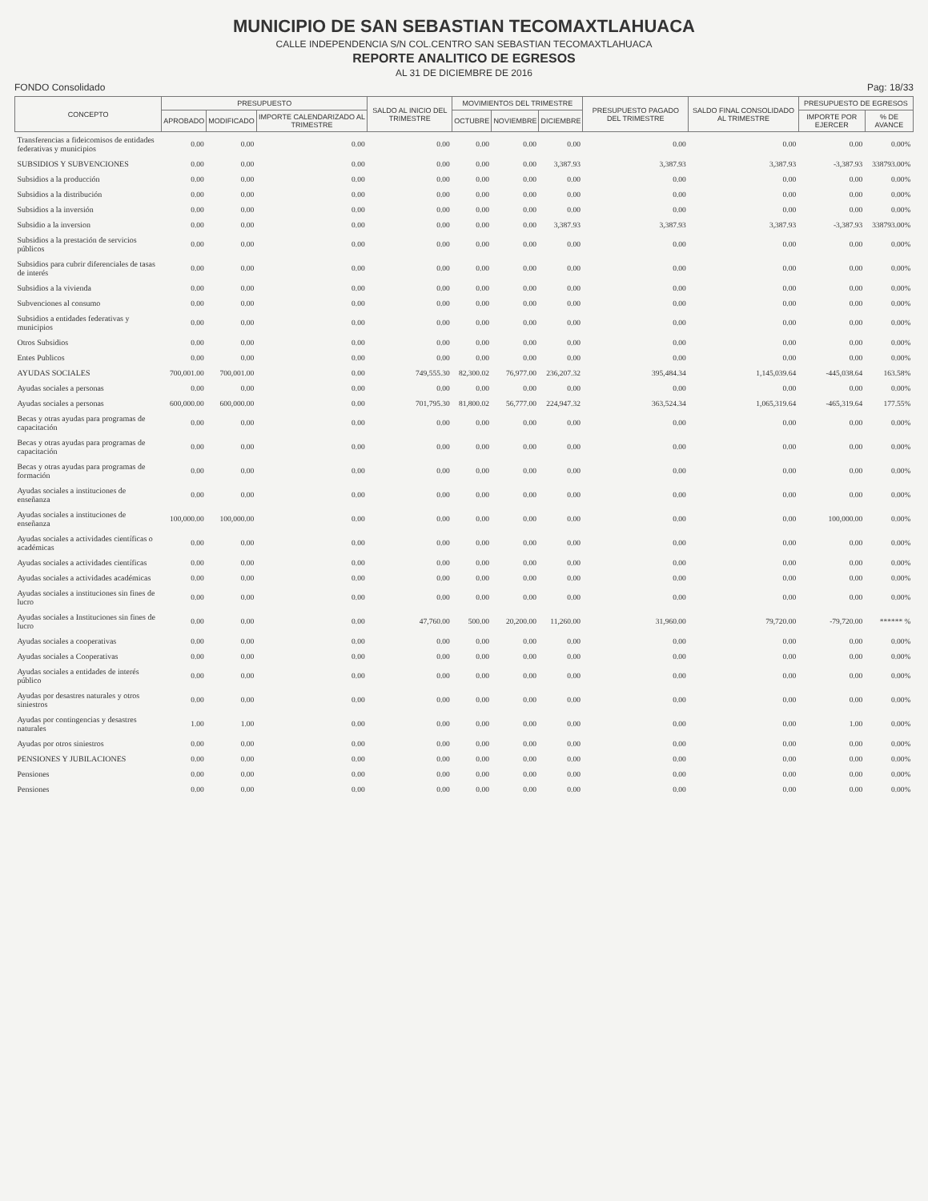MUNICIPIO DE SAN SEBASTIAN TECOMAXTLAHUACA
CALLE INDEPENDENCIA S/N COL.CENTRO SAN SEBASTIAN TECOMAXTLAHUACA
REPORTE ANALITICO DE EGRESOS
AL 31 DE DICIEMBRE DE 2016
FONDO Consolidado Pag: 18/33
| CONCEPTO | PRESUPUESTO | | | SALDO AL INICIO DEL TRIMESTRE | MOVIMIENTOS DEL TRIMESTRE | | | PRESUPUESTO PAGADO DEL TRIMESTRE | SALDO FINAL CONSOLIDADO AL TRIMESTRE | PRESUPUESTO DE EGRESOS | |
| --- | --- | --- | --- | --- | --- | --- | --- | --- | --- | --- | --- |
| | APROBADO | MODIFICADO | IMPORTE CALENDARIZADO AL TRIMESTRE | | OCTUBRE | NOVIEMBRE | DICIEMBRE | | | IMPORTE POR EJERCER | % DE AVANCE |
| Transferencias a fideicomisos de entidades federativas y municipios | 0.00 | 0.00 | 0.00 | 0.00 | 0.00 | 0.00 | 0.00 | 0.00 | 0.00 | 0.00 | 0.00% |
| SUBSIDIOS Y SUBVENCIONES | 0.00 | 0.00 | 0.00 | 0.00 | 0.00 | 0.00 | 3,387.93 | 3,387.93 | 3,387.93 | -3,387.93 | 338793.00% |
| Subsidios a la producción | 0.00 | 0.00 | 0.00 | 0.00 | 0.00 | 0.00 | 0.00 | 0.00 | 0.00 | 0.00 | 0.00% |
| Subsidios a la distribución | 0.00 | 0.00 | 0.00 | 0.00 | 0.00 | 0.00 | 0.00 | 0.00 | 0.00 | 0.00 | 0.00% |
| Subsidios a la inversión | 0.00 | 0.00 | 0.00 | 0.00 | 0.00 | 0.00 | 0.00 | 0.00 | 0.00 | 0.00 | 0.00% |
| Subsidio a la inversion | 0.00 | 0.00 | 0.00 | 0.00 | 0.00 | 0.00 | 3,387.93 | 3,387.93 | 3,387.93 | -3,387.93 | 338793.00% |
| Subsidios a la prestación de servicios públicos | 0.00 | 0.00 | 0.00 | 0.00 | 0.00 | 0.00 | 0.00 | 0.00 | 0.00 | 0.00 | 0.00% |
| Subsidios para cubrir diferenciales de tasas de interés | 0.00 | 0.00 | 0.00 | 0.00 | 0.00 | 0.00 | 0.00 | 0.00 | 0.00 | 0.00 | 0.00% |
| Subsidios a la vivienda | 0.00 | 0.00 | 0.00 | 0.00 | 0.00 | 0.00 | 0.00 | 0.00 | 0.00 | 0.00 | 0.00% |
| Subvenciones al consumo | 0.00 | 0.00 | 0.00 | 0.00 | 0.00 | 0.00 | 0.00 | 0.00 | 0.00 | 0.00 | 0.00% |
| Subsidios a entidades federativas y municipios | 0.00 | 0.00 | 0.00 | 0.00 | 0.00 | 0.00 | 0.00 | 0.00 | 0.00 | 0.00 | 0.00% |
| Otros Subsidios | 0.00 | 0.00 | 0.00 | 0.00 | 0.00 | 0.00 | 0.00 | 0.00 | 0.00 | 0.00 | 0.00% |
| Entes Publicos | 0.00 | 0.00 | 0.00 | 0.00 | 0.00 | 0.00 | 0.00 | 0.00 | 0.00 | 0.00 | 0.00% |
| AYUDAS SOCIALES | 700,001.00 | 700,001.00 | 0.00 | 749,555.30 | 82,300.02 | 76,977.00 | 236,207.32 | 395,484.34 | 1,145,039.64 | -445,038.64 | 163.58% |
| Ayudas sociales a personas | 0.00 | 0.00 | 0.00 | 0.00 | 0.00 | 0.00 | 0.00 | 0.00 | 0.00 | 0.00 | 0.00% |
| Ayudas sociales a personas | 600,000.00 | 600,000.00 | 0.00 | 701,795.30 | 81,800.02 | 56,777.00 | 224,947.32 | 363,524.34 | 1,065,319.64 | -465,319.64 | 177.55% |
| Becas y otras ayudas para programas de capacitación | 0.00 | 0.00 | 0.00 | 0.00 | 0.00 | 0.00 | 0.00 | 0.00 | 0.00 | 0.00 | 0.00% |
| Becas y otras ayudas para programas de capacitación | 0.00 | 0.00 | 0.00 | 0.00 | 0.00 | 0.00 | 0.00 | 0.00 | 0.00 | 0.00 | 0.00% |
| Becas y otras ayudas para programas de formación | 0.00 | 0.00 | 0.00 | 0.00 | 0.00 | 0.00 | 0.00 | 0.00 | 0.00 | 0.00 | 0.00% |
| Ayudas sociales a instituciones de enseñanza | 0.00 | 0.00 | 0.00 | 0.00 | 0.00 | 0.00 | 0.00 | 0.00 | 0.00 | 0.00 | 0.00% |
| Ayudas sociales a instituciones de enseñanza | 100,000.00 | 100,000.00 | 0.00 | 0.00 | 0.00 | 0.00 | 0.00 | 0.00 | 0.00 | 100,000.00 | 0.00% |
| Ayudas sociales a actividades científicas o académicas | 0.00 | 0.00 | 0.00 | 0.00 | 0.00 | 0.00 | 0.00 | 0.00 | 0.00 | 0.00 | 0.00% |
| Ayudas sociales a actividades científicas | 0.00 | 0.00 | 0.00 | 0.00 | 0.00 | 0.00 | 0.00 | 0.00 | 0.00 | 0.00 | 0.00% |
| Ayudas sociales a actividades académicas | 0.00 | 0.00 | 0.00 | 0.00 | 0.00 | 0.00 | 0.00 | 0.00 | 0.00 | 0.00 | 0.00% |
| Ayudas sociales a instituciones sin fines de lucro | 0.00 | 0.00 | 0.00 | 0.00 | 0.00 | 0.00 | 0.00 | 0.00 | 0.00 | 0.00 | 0.00% |
| Ayudas sociales a Instituciones sin fines de lucro | 0.00 | 0.00 | 0.00 | 47,760.00 | 500.00 | 20,200.00 | 11,260.00 | 31,960.00 | 79,720.00 | -79,720.00 | ****** % |
| Ayudas sociales a cooperativas | 0.00 | 0.00 | 0.00 | 0.00 | 0.00 | 0.00 | 0.00 | 0.00 | 0.00 | 0.00 | 0.00% |
| Ayudas sociales a Cooperativas | 0.00 | 0.00 | 0.00 | 0.00 | 0.00 | 0.00 | 0.00 | 0.00 | 0.00 | 0.00 | 0.00% |
| Ayudas sociales a entidades de interés público | 0.00 | 0.00 | 0.00 | 0.00 | 0.00 | 0.00 | 0.00 | 0.00 | 0.00 | 0.00 | 0.00% |
| Ayudas por desastres naturales y otros siniestros | 0.00 | 0.00 | 0.00 | 0.00 | 0.00 | 0.00 | 0.00 | 0.00 | 0.00 | 0.00 | 0.00% |
| Ayudas por contingencias y desastres naturales | 1.00 | 1.00 | 0.00 | 0.00 | 0.00 | 0.00 | 0.00 | 0.00 | 0.00 | 1.00 | 0.00% |
| Ayudas por otros siniestros | 0.00 | 0.00 | 0.00 | 0.00 | 0.00 | 0.00 | 0.00 | 0.00 | 0.00 | 0.00 | 0.00% |
| PENSIONES Y JUBILACIONES | 0.00 | 0.00 | 0.00 | 0.00 | 0.00 | 0.00 | 0.00 | 0.00 | 0.00 | 0.00 | 0.00% |
| Pensiones | 0.00 | 0.00 | 0.00 | 0.00 | 0.00 | 0.00 | 0.00 | 0.00 | 0.00 | 0.00 | 0.00% |
| Pensiones | 0.00 | 0.00 | 0.00 | 0.00 | 0.00 | 0.00 | 0.00 | 0.00 | 0.00 | 0.00 | 0.00% |